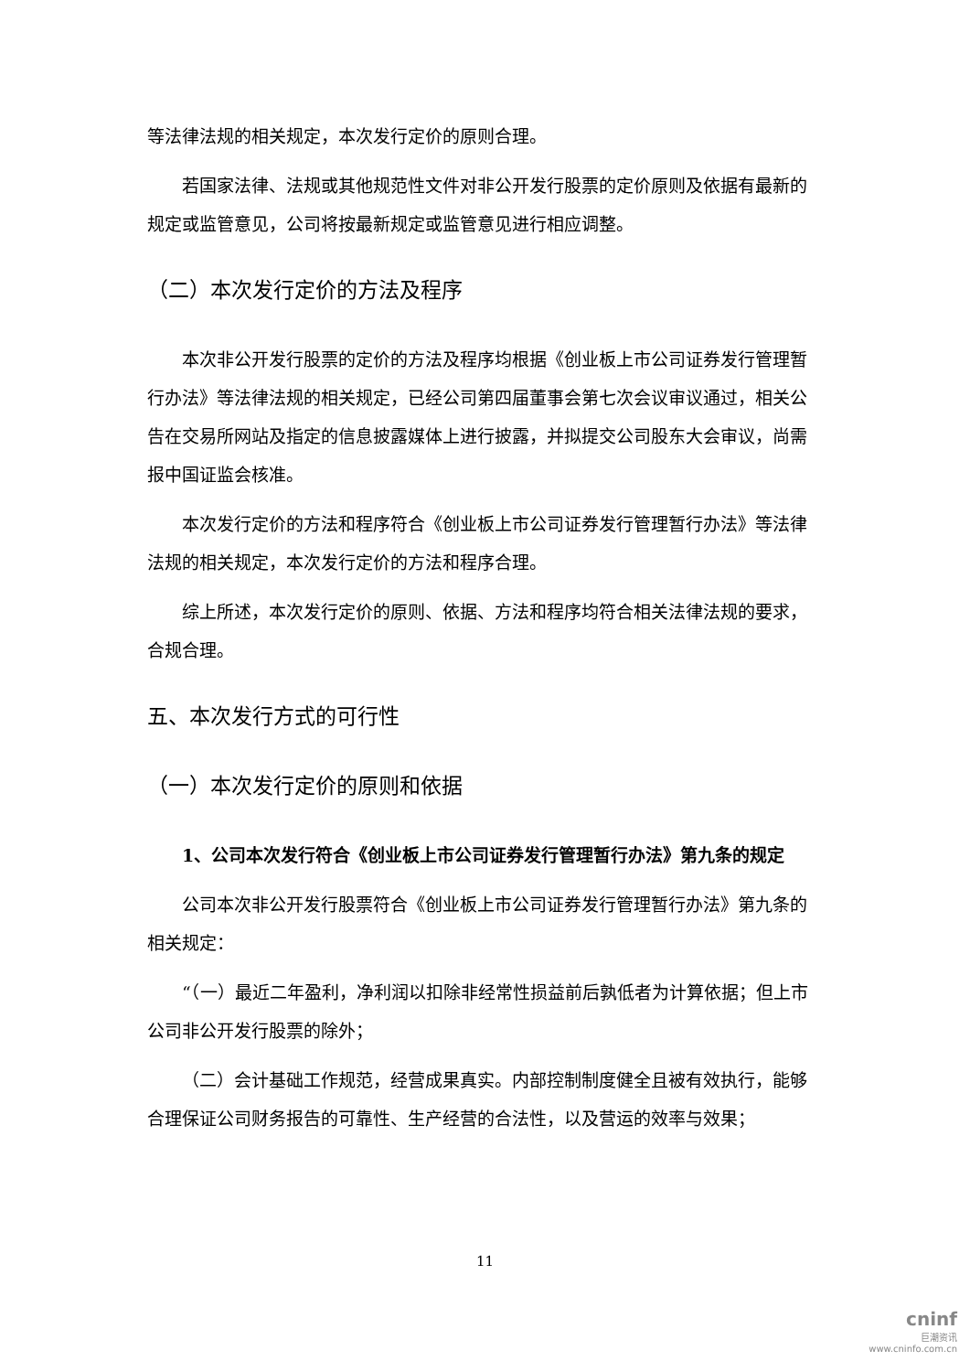等法律法规的相关规定，本次发行定价的原则合理。
若国家法律、法规或其他规范性文件对非公开发行股票的定价原则及依据有最新的规定或监管意见，公司将按最新规定或监管意见进行相应调整。
（二）本次发行定价的方法及程序
本次非公开发行股票的定价的方法及程序均根据《创业板上市公司证券发行管理暂行办法》等法律法规的相关规定，已经公司第四届董事会第七次会议审议通过，相关公告在交易所网站及指定的信息披露媒体上进行披露，并拟提交公司股东大会审议，尚需报中国证监会核准。
本次发行定价的方法和程序符合《创业板上市公司证券发行管理暂行办法》等法律法规的相关规定，本次发行定价的方法和程序合理。
综上所述，本次发行定价的原则、依据、方法和程序均符合相关法律法规的要求，合规合理。
五、本次发行方式的可行性
（一）本次发行定价的原则和依据
1、公司本次发行符合《创业板上市公司证券发行管理暂行办法》第九条的规定
公司本次非公开发行股票符合《创业板上市公司证券发行管理暂行办法》第九条的相关规定：
“（一）最近二年盈利，净利润以扣除非经常性损益前后孰低者为计算依据；但上市公司非公开发行股票的除外；
（二）会计基础工作规范，经营成果真实。内部控制制度健全且被有效执行，能够合理保证公司财务报告的可靠性、生产经营的合法性，以及营运的效率与效果；
11
cninf
巨潮资讯
www.cninfo.com.cn